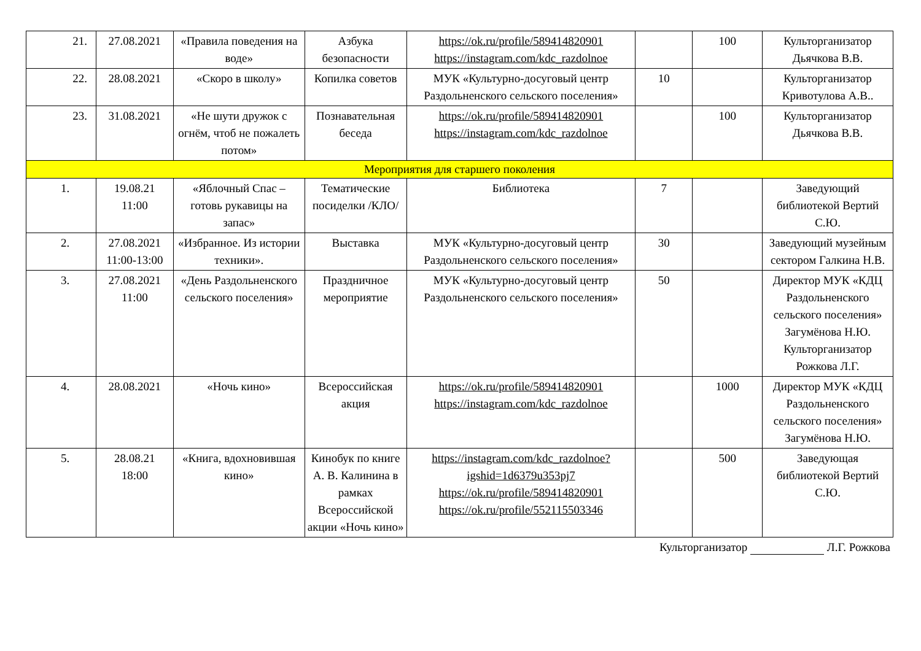| 21. | 27.08.2021 | «Правила поведения на воде» | Азбука безопасности | https://ok.ru/profile/589414820901 https://instagram.com/kdc_razdolnoe | | 100 | Культорганизатор Дьячкова В.В. |
| 22. | 28.08.2021 | «Скоро в школу» | Копилка советов | МУК «Культурно-досуговый центр Раздольненского сельского поселения» | 10 | | Культорганизатор Кривотулова А.В.. |
| 23. | 31.08.2021 | «Не шути дружок с огнём, чтоб не пожалеть потом» | Познавательная беседа | https://ok.ru/profile/589414820901 https://instagram.com/kdc_razdolnoe | | 100 | Культорганизатор Дьячкова В.В. |
| Мероприятия для старшего поколения | | | | | | | |
| 1. | 19.08.21 11:00 | «Яблочный Спас – готовь рукавицы на запас» | Тематические посиделки /КЛО/ | Библиотека | 7 | | Заведующий библиотекой Вертий С.Ю. |
| 2. | 27.08.2021 11:00-13:00 | «Избранное. Из истории техники». | Выставка | МУК «Культурно-досуговый центр Раздольненского сельского поселения» | 30 | | Заведующий музейным сектором Галкина Н.В. |
| 3. | 27.08.2021 11:00 | «День Раздольненского сельского поселения» | Праздничное мероприятие | МУК «Культурно-досуговый центр Раздольненского сельского поселения» | 50 | | Директор МУК «КДЦ Раздольненского сельского поселения» Загумёнова Н.Ю. Культорганизатор Рожкова Л.Г. |
| 4. | 28.08.2021 | «Ночь кино» | Всероссийская акция | https://ok.ru/profile/589414820901 https://instagram.com/kdc_razdolnoe | | 1000 | Директор МУК «КДЦ Раздольненского сельского поселения» Загумёнова Н.Ю. |
| 5. | 28.08.21 18:00 | «Книга, вдохновившая кино» | Кинобук по книге А. В. Калинина в рамках Всероссийской акции «Ночь кино» | https://instagram.com/kdc_razdolnoe?igshid=1d6379u353pj7 https://ok.ru/profile/589414820901 https://ok.ru/profile/552115503346 | | 500 | Заведующая библиотекой Вертий С.Ю. |
Культорганизатор Л.Г. Рожкова